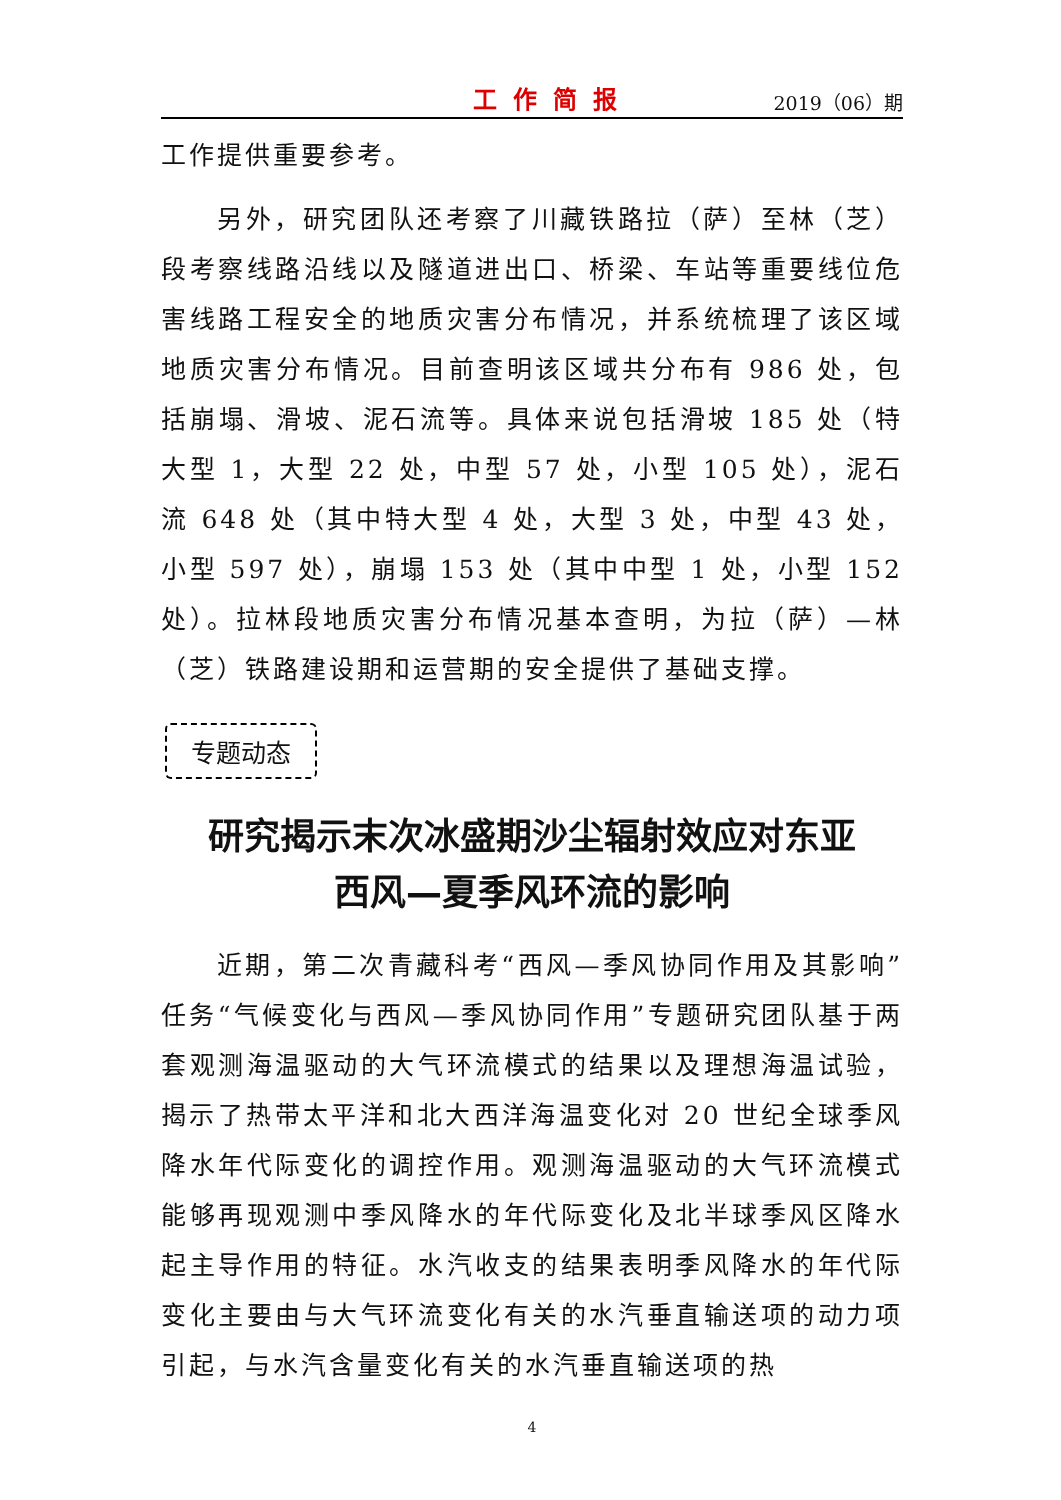工作简报 2019（06）期
工作提供重要参考。
另外，研究团队还考察了川藏铁路拉（萨）至林（芝）段考察线路沿线以及隧道进出口、桥梁、车站等重要线位危害线路工程安全的地质灾害分布情况，并系统梳理了该区域地质灾害分布情况。目前查明该区域共分布有 986 处，包括崩塌、滑坡、泥石流等。具体来说包括滑坡 185 处（特大型 1，大型 22 处，中型 57 处，小型 105 处），泥石流 648 处（其中特大型 4 处，大型 3 处，中型 43 处，小型 597 处），崩塌 153 处（其中中型 1 处，小型 152 处）。拉林段地质灾害分布情况基本查明，为拉（萨）—林（芝）铁路建设期和运营期的安全提供了基础支撑。
专题动态
研究揭示末次冰盛期沙尘辐射效应对东亚
西风—夏季风环流的影响
近期，第二次青藏科考“西风—季风协同作用及其影响”任务“气候变化与西风—季风协同作用”专题研究团队基于两套观测海温驱动的大气环流模式的结果以及理想海温试验，揭示了热带太平洋和北大西洋海温变化对 20 世纪全球季风降水年代际变化的调控作用。观测海温驱动的大气环流模式能够再现观测中季风降水的年代际变化及北半球季风区降水起主导作用的特征。水汽收支的结果表明季风降水的年代际变化主要由与大气环流变化有关的水汽垂直输送项的动力项引起，与水汽含量变化有关的水汽垂直输送项的热
4